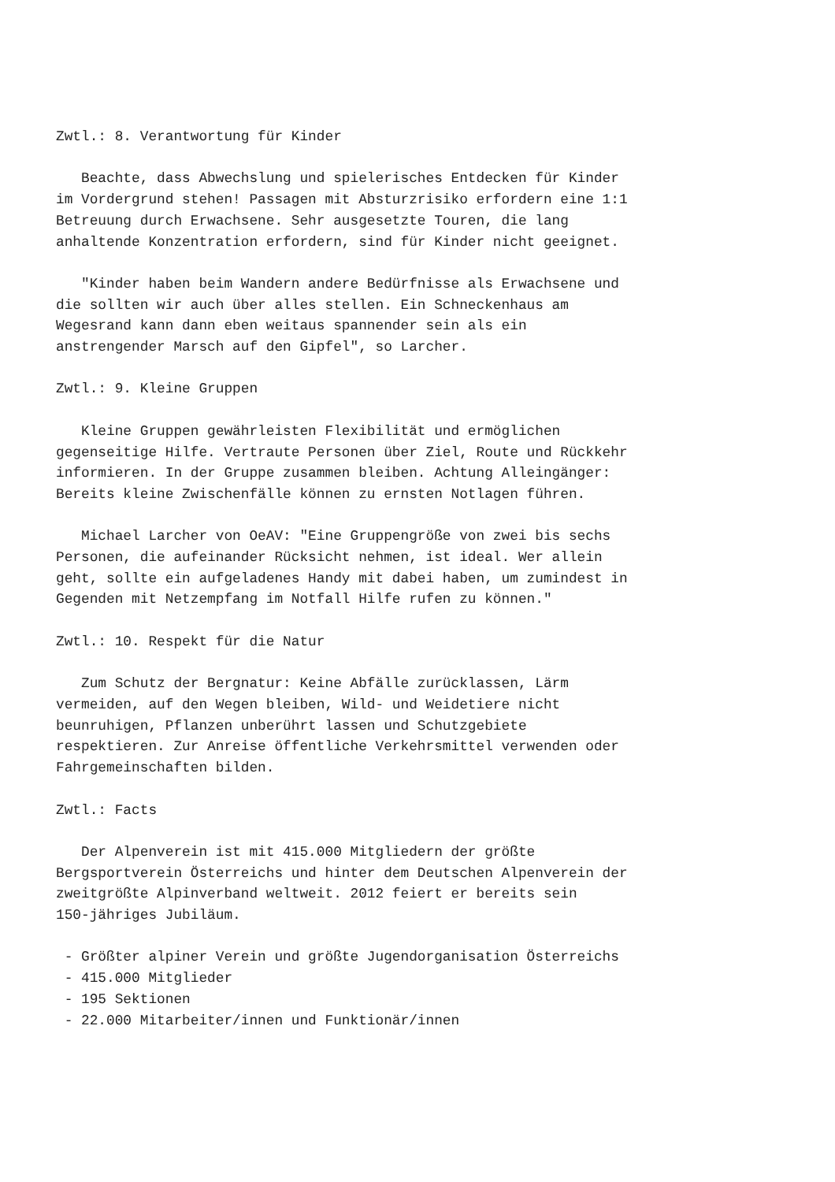Zwtl.: 8. Verantwortung für Kinder

   Beachte, dass Abwechslung und spielerisches Entdecken für Kinder
im Vordergrund stehen! Passagen mit Absturzrisiko erfordern eine 1:1
Betreuung durch Erwachsene. Sehr ausgesetzte Touren, die lang
anhaltende Konzentration erfordern, sind für Kinder nicht geeignet.

   "Kinder haben beim Wandern andere Bedürfnisse als Erwachsene und
die sollten wir auch über alles stellen. Ein Schneckenhaus am
Wegesrand kann dann eben weitaus spannender sein als ein
anstrengender Marsch auf den Gipfel", so Larcher.

Zwtl.: 9. Kleine Gruppen

   Kleine Gruppen gewährleisten Flexibilität und ermöglichen
gegenseitige Hilfe. Vertraute Personen über Ziel, Route und Rückkehr
informieren. In der Gruppe zusammen bleiben. Achtung Alleingänger:
Bereits kleine Zwischenfälle können zu ernsten Notlagen führen.

   Michael Larcher von OeAV: "Eine Gruppengröße von zwei bis sechs
Personen, die aufeinander Rücksicht nehmen, ist ideal. Wer allein
geht, sollte ein aufgeladenes Handy mit dabei haben, um zumindest in
Gegenden mit Netzempfang im Notfall Hilfe rufen zu können."

Zwtl.: 10. Respekt für die Natur

   Zum Schutz der Bergnatur: Keine Abfälle zurücklassen, Lärm
vermeiden, auf den Wegen bleiben, Wild- und Weidetiere nicht
beunruhigen, Pflanzen unberührt lassen und Schutzgebiete
respektieren. Zur Anreise öffentliche Verkehrsmittel verwenden oder
Fahrgemeinschaften bilden.

Zwtl.: Facts

   Der Alpenverein ist mit 415.000 Mitgliedern der größte
Bergsportverein Österreichs und hinter dem Deutschen Alpenverein der
zweitgrößte Alpinverband weltweit. 2012 feiert er bereits sein
150-jähriges Jubiläum.

 - Größter alpiner Verein und größte Jugendorganisation Österreichs
 - 415.000 Mitglieder
 - 195 Sektionen
 - 22.000 Mitarbeiter/innen und Funktionär/innen